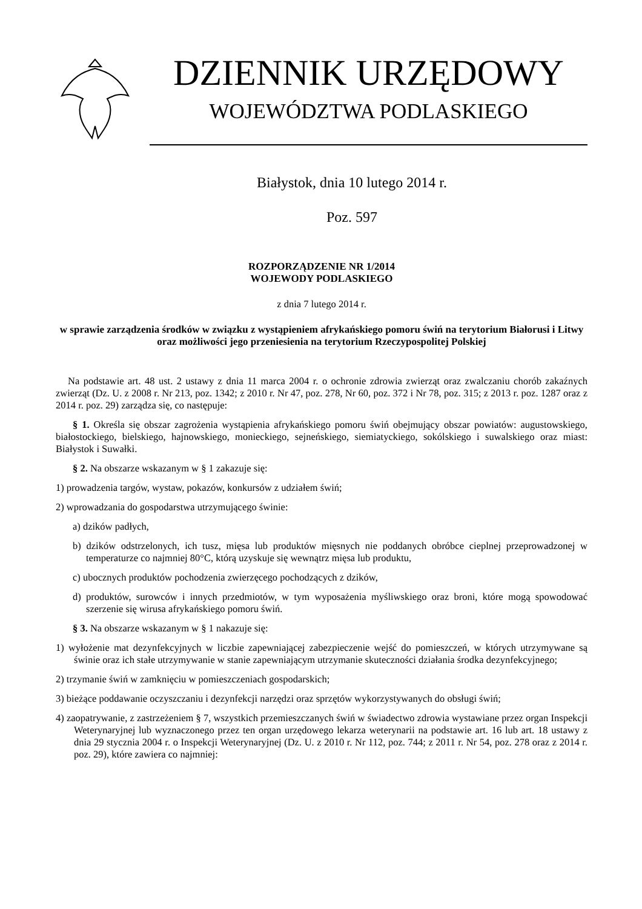DZIENNIK URZĘDOWY
WOJEWÓDZTWA PODLASKIEGO
Białystok, dnia 10 lutego 2014 r.
Poz. 597
ROZPORZĄDZENIE NR 1/2014
WOJEWODY PODLASKIEGO
z dnia 7 lutego 2014 r.
w sprawie zarządzenia środków w związku z wystąpieniem afrykańskiego pomoru świń na terytorium Białorusi i Litwy oraz możliwości jego przeniesienia na terytorium Rzeczypospolitej Polskiej
Na podstawie art. 48 ust. 2 ustawy z dnia 11 marca 2004 r. o ochronie zdrowia zwierząt oraz zwalczaniu chorób zakaźnych zwierząt (Dz. U. z 2008 r. Nr 213, poz. 1342; z 2010 r. Nr 47, poz. 278, Nr 60, poz. 372 i Nr 78, poz. 315; z 2013 r. poz. 1287 oraz z 2014 r. poz. 29) zarządza się, co następuje:
§ 1. Określa się obszar zagrożenia wystąpienia afrykańskiego pomoru świń obejmujący obszar powiatów: augustowskiego, białostockiego, bielskiego, hajnowskiego, monieckiego, sejneńskiego, siemiatyckiego, sokólskiego i suwalskiego oraz miast: Białystok i Suwałki.
§ 2. Na obszarze wskazanym w § 1 zakazuje się:
1) prowadzenia targów, wystaw, pokazów, konkursów z udziałem świń;
2) wprowadzania do gospodarstwa utrzymującego świnie:
a) dzików padłych,
b) dzików odstrzelonych, ich tusz, mięsa lub produktów mięsnych nie poddanych obróbce cieplnej przeprowadzonej w temperaturze co najmniej 80°C, którą uzyskuje się wewnątrz mięsa lub produktu,
c) ubocznych produktów pochodzenia zwierzęcego pochodzących z dzików,
d) produktów, surowców i innych przedmiotów, w tym wyposażenia myśliwskiego oraz broni, które mogą spowodować szerzenie się wirusa afrykańskiego pomoru świń.
§ 3. Na obszarze wskazanym w § 1 nakazuje się:
1) wyłożenie mat dezynfekcyjnych w liczbie zapewniającej zabezpieczenie wejść do pomieszczeń, w których utrzymywane są świnie oraz ich stałe utrzymywanie w stanie zapewniającym utrzymanie skuteczności działania środka dezynfekcyjnego;
2) trzymanie świń w zamknięciu w pomieszczeniach gospodarskich;
3) bieżące poddawanie oczyszczaniu i dezynfekcji narzędzi oraz sprzętów wykorzystywanych do obsługi świń;
4) zaopatrywanie, z zastrzeżeniem § 7, wszystkich przemieszczanych świń w świadectwo zdrowia wystawiane przez organ Inspekcji Weterynaryjnej lub wyznaczonego przez ten organ urzędowego lekarza weterynarii na podstawie art. 16 lub art. 18 ustawy z dnia 29 stycznia 2004 r. o Inspekcji Weterynaryjnej (Dz. U. z 2010 r. Nr 112, poz. 744; z 2011 r. Nr 54, poz. 278 oraz z 2014 r. poz. 29), które zawiera co najmniej: